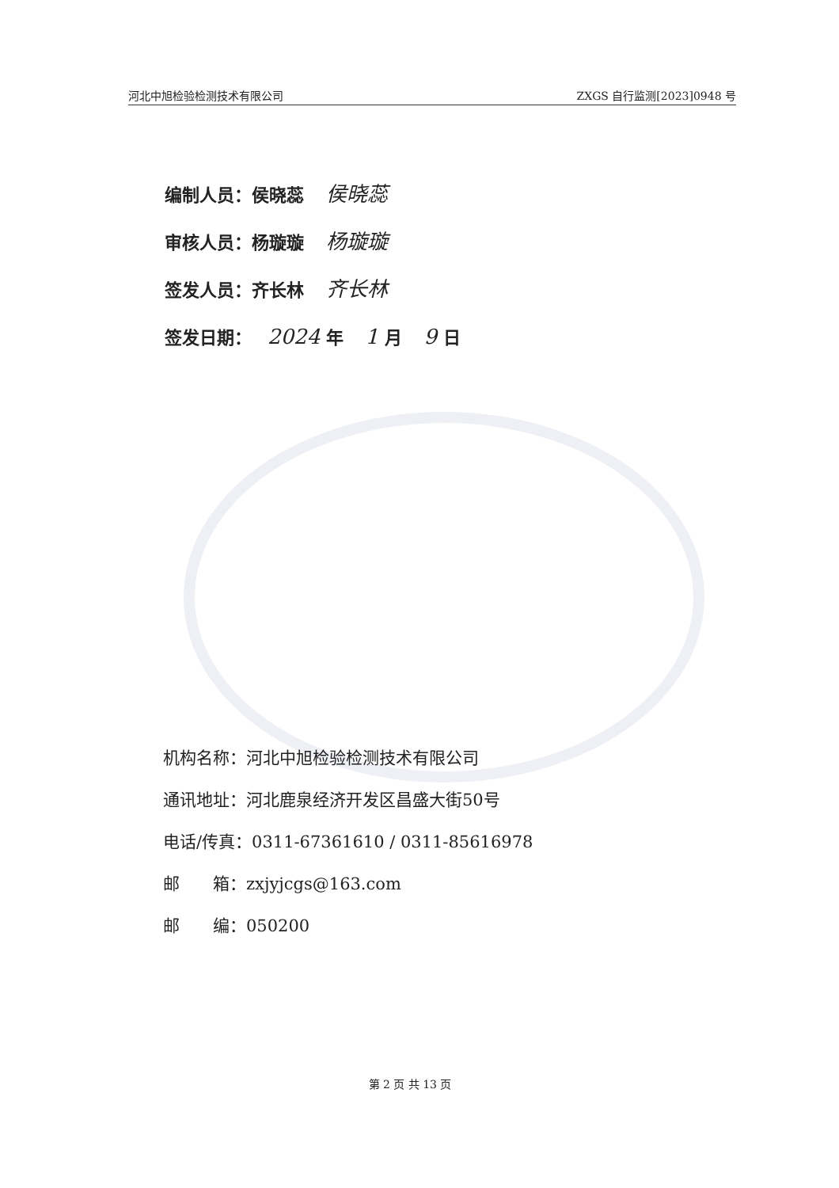河北中旭检验检测技术有限公司 ZXGS 自行监测[2023]0948 号
编制人员：侯晓蕊 侯晓蕊
审核人员：杨璇璇 杨璇璇
签发人员：齐长林 齐长林
签发日期： 2024 年 1 月 9 日
机构名称：河北中旭检验检测技术有限公司
通讯地址：河北鹿泉经济开发区昌盛大街50号
电话/传真：0311-67361610 / 0311-85616978
邮　　箱：zxjyjcgs@163.com
邮　　编：050200
第 2 页 共 13 页